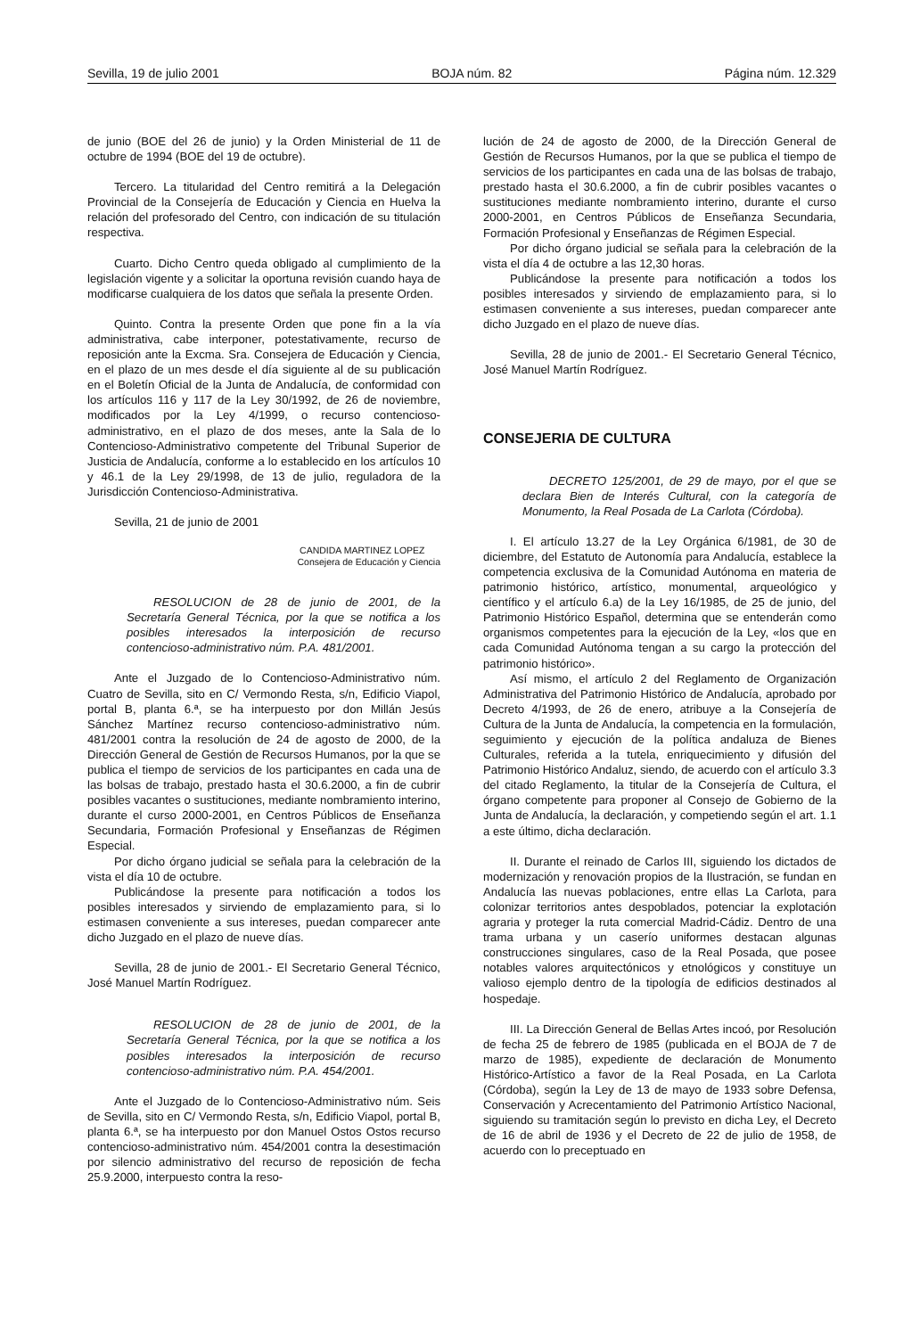Sevilla, 19 de julio 2001 BOJA núm. 82 Página núm. 12.329
de junio (BOE del 26 de junio) y la Orden Ministerial de 11 de octubre de 1994 (BOE del 19 de octubre).
Tercero. La titularidad del Centro remitirá a la Delegación Provincial de la Consejería de Educación y Ciencia en Huelva la relación del profesorado del Centro, con indicación de su titulación respectiva.
Cuarto. Dicho Centro queda obligado al cumplimiento de la legislación vigente y a solicitar la oportuna revisión cuando haya de modificarse cualquiera de los datos que señala la presente Orden.
Quinto. Contra la presente Orden que pone fin a la vía administrativa, cabe interponer, potestativamente, recurso de reposición ante la Excma. Sra. Consejera de Educación y Ciencia, en el plazo de un mes desde el día siguiente al de su publicación en el Boletín Oficial de la Junta de Andalucía, de conformidad con los artículos 116 y 117 de la Ley 30/1992, de 26 de noviembre, modificados por la Ley 4/1999, o recurso contencioso-administrativo, en el plazo de dos meses, ante la Sala de lo Contencioso-Administrativo competente del Tribunal Superior de Justicia de Andalucía, conforme a lo establecido en los artículos 10 y 46.1 de la Ley 29/1998, de 13 de julio, reguladora de la Jurisdicción Contencioso-Administrativa.
Sevilla, 21 de junio de 2001
CANDIDA MARTINEZ LOPEZ
Consejera de Educación y Ciencia
RESOLUCION de 28 de junio de 2001, de la Secretaría General Técnica, por la que se notifica a los posibles interesados la interposición de recurso contencioso-administrativo núm. P.A. 481/2001.
Ante el Juzgado de lo Contencioso-Administrativo núm. Cuatro de Sevilla, sito en C/ Vermondo Resta, s/n, Edificio Viapol, portal B, planta 6.ª, se ha interpuesto por don Millán Jesús Sánchez Martínez recurso contencioso-administrativo núm. 481/2001 contra la resolución de 24 de agosto de 2000, de la Dirección General de Gestión de Recursos Humanos, por la que se publica el tiempo de servicios de los participantes en cada una de las bolsas de trabajo, prestado hasta el 30.6.2000, a fin de cubrir posibles vacantes o sustituciones, mediante nombramiento interino, durante el curso 2000-2001, en Centros Públicos de Enseñanza Secundaria, Formación Profesional y Enseñanzas de Régimen Especial.
Por dicho órgano judicial se señala para la celebración de la vista el día 10 de octubre.
Publicándose la presente para notificación a todos los posibles interesados y sirviendo de emplazamiento para, si lo estimasen conveniente a sus intereses, puedan comparecer ante dicho Juzgado en el plazo de nueve días.
Sevilla, 28 de junio de 2001.- El Secretario General Técnico, José Manuel Martín Rodríguez.
RESOLUCION de 28 de junio de 2001, de la Secretaría General Técnica, por la que se notifica a los posibles interesados la interposición de recurso contencioso-administrativo núm. P.A. 454/2001.
Ante el Juzgado de lo Contencioso-Administrativo núm. Seis de Sevilla, sito en C/ Vermondo Resta, s/n, Edificio Viapol, portal B, planta 6.ª, se ha interpuesto por don Manuel Ostos Ostos recurso contencioso-administrativo núm. 454/2001 contra la desestimación por silencio administrativo del recurso de reposición de fecha 25.9.2000, interpuesto contra la reso-
lución de 24 de agosto de 2000, de la Dirección General de Gestión de Recursos Humanos, por la que se publica el tiempo de servicios de los participantes en cada una de las bolsas de trabajo, prestado hasta el 30.6.2000, a fin de cubrir posibles vacantes o sustituciones mediante nombramiento interino, durante el curso 2000-2001, en Centros Públicos de Enseñanza Secundaria, Formación Profesional y Enseñanzas de Régimen Especial.
Por dicho órgano judicial se señala para la celebración de la vista el día 4 de octubre a las 12,30 horas.
Publicándose la presente para notificación a todos los posibles interesados y sirviendo de emplazamiento para, si lo estimasen conveniente a sus intereses, puedan comparecer ante dicho Juzgado en el plazo de nueve días.
Sevilla, 28 de junio de 2001.- El Secretario General Técnico, José Manuel Martín Rodríguez.
CONSEJERIA DE CULTURA
DECRETO 125/2001, de 29 de mayo, por el que se declara Bien de Interés Cultural, con la categoría de Monumento, la Real Posada de La Carlota (Córdoba).
I. El artículo 13.27 de la Ley Orgánica 6/1981, de 30 de diciembre, del Estatuto de Autonomía para Andalucía, establece la competencia exclusiva de la Comunidad Autónoma en materia de patrimonio histórico, artístico, monumental, arqueológico y científico y el artículo 6.a) de la Ley 16/1985, de 25 de junio, del Patrimonio Histórico Español, determina que se entenderán como organismos competentes para la ejecución de la Ley, «los que en cada Comunidad Autónoma tengan a su cargo la protección del patrimonio histórico».
Así mismo, el artículo 2 del Reglamento de Organización Administrativa del Patrimonio Histórico de Andalucía, aprobado por Decreto 4/1993, de 26 de enero, atribuye a la Consejería de Cultura de la Junta de Andalucía, la competencia en la formulación, seguimiento y ejecución de la política andaluza de Bienes Culturales, referida a la tutela, enriquecimiento y difusión del Patrimonio Histórico Andaluz, siendo, de acuerdo con el artículo 3.3 del citado Reglamento, la titular de la Consejería de Cultura, el órgano competente para proponer al Consejo de Gobierno de la Junta de Andalucía, la declaración, y competiendo según el art. 1.1 a este último, dicha declaración.
II. Durante el reinado de Carlos III, siguiendo los dictados de modernización y renovación propios de la Ilustración, se fundan en Andalucía las nuevas poblaciones, entre ellas La Carlota, para colonizar territorios antes despoblados, potenciar la explotación agraria y proteger la ruta comercial Madrid-Cádiz. Dentro de una trama urbana y un caserío uniformes destacan algunas construcciones singulares, caso de la Real Posada, que posee notables valores arquitectónicos y etnológicos y constituye un valioso ejemplo dentro de la tipología de edificios destinados al hospedaje.
III. La Dirección General de Bellas Artes incoó, por Resolución de fecha 25 de febrero de 1985 (publicada en el BOJA de 7 de marzo de 1985), expediente de declaración de Monumento Histórico-Artístico a favor de la Real Posada, en La Carlota (Córdoba), según la Ley de 13 de mayo de 1933 sobre Defensa, Conservación y Acrecentamiento del Patrimonio Artístico Nacional, siguiendo su tramitación según lo previsto en dicha Ley, el Decreto de 16 de abril de 1936 y el Decreto de 22 de julio de 1958, de acuerdo con lo preceptuado en